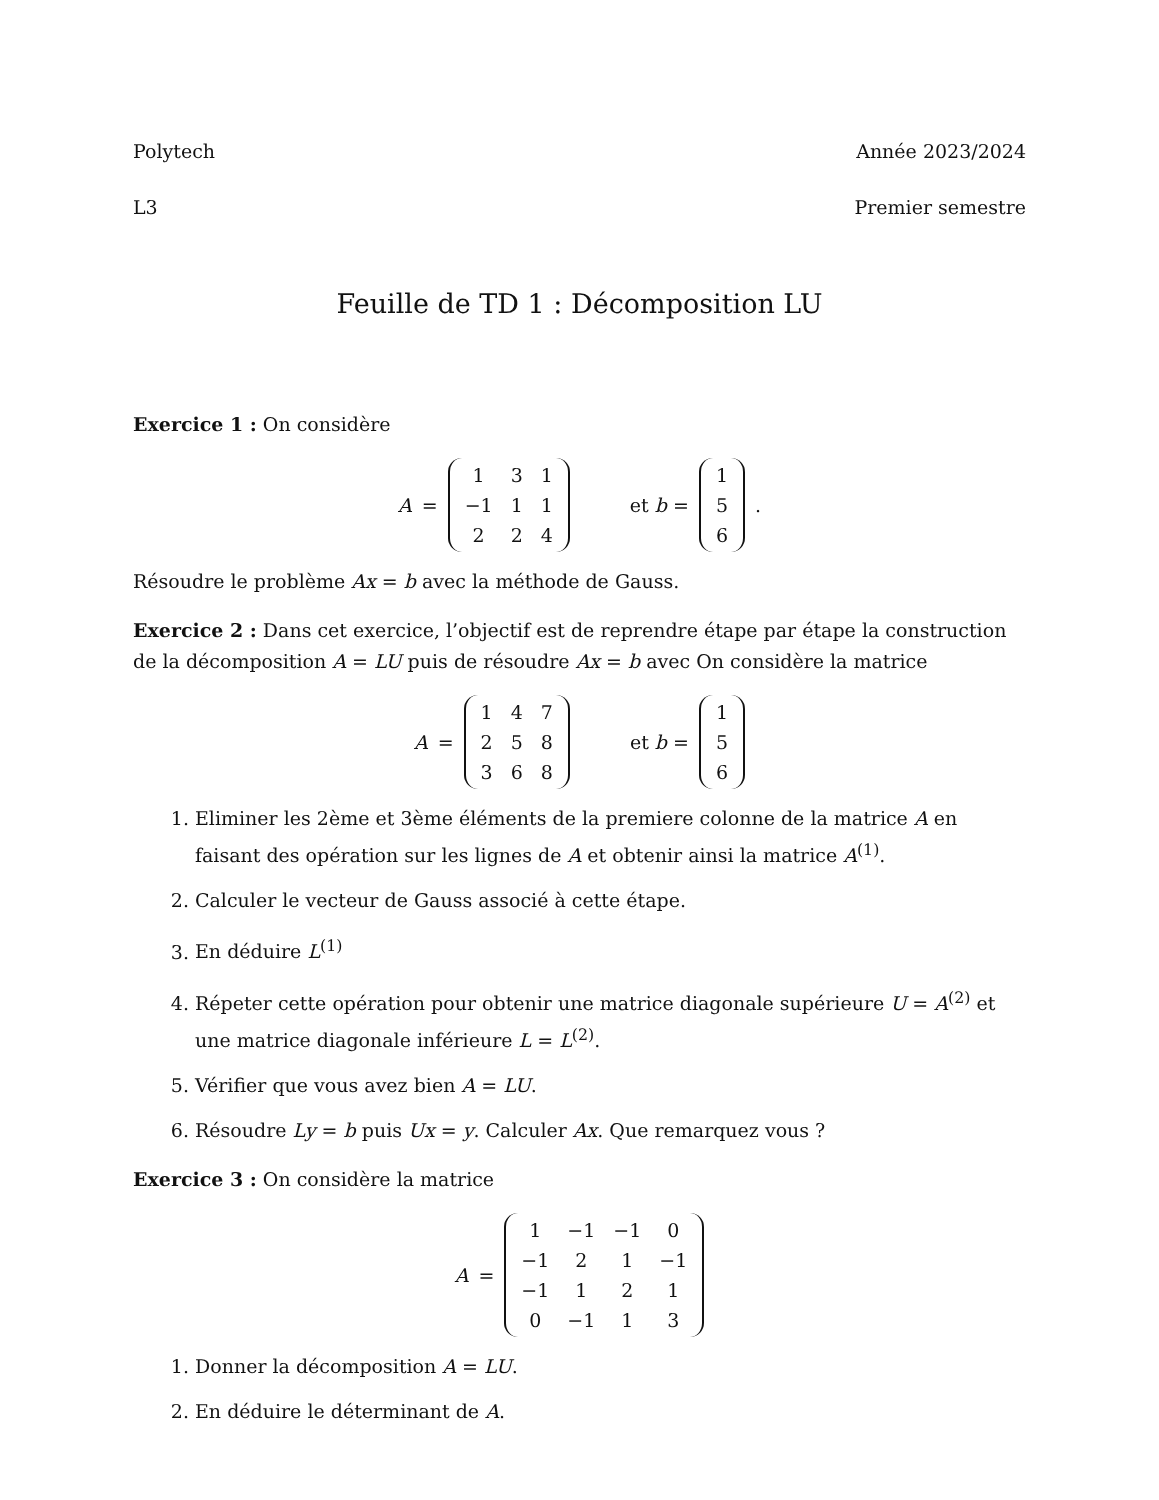Polytech Année 2023/2024
L3 Premier semestre
Feuille de TD 1 : Décomposition LU
Exercice 1 : On considère
A =
| 1 | 3 | 1 |
| −1 | 1 | 1 |
| 2 | 2 | 4 |
et b =
| 1 |
| 5 |
| 6 |
.
Résoudre le problème Ax = b avec la méthode de Gauss.
Exercice 2 : Dans cet exercice, l’objectif est de reprendre étape par étape la construction de la décomposition A = LU puis de résoudre Ax = b avec On considère la matrice
A =
| 1 | 4 | 7 |
| 2 | 5 | 8 |
| 3 | 6 | 8 |
et b =
| 1 |
| 5 |
| 6 |
1. Eliminer les 2ème et 3ème éléments de la premiere colonne de la matrice A en faisant des opération sur les lignes de A et obtenir ainsi la matrice A<sup>(1)</sup>.
2. Calculer le vecteur de Gauss associé à cette étape.
3. En déduire L<sup>(1)</sup>
4. Répeter cette opération pour obtenir une matrice diagonale supérieure U = A<sup>(2)</sup> et une matrice diagonale inférieure L = L<sup>(2)</sup>.
5. Vérifier que vous avez bien A = LU.
6. Résoudre Ly = b puis Ux = y. Calculer Ax. Que remarquez vous ?
Exercice 3 : On considère la matrice
A =
| 1 | −1 | −1 | 0 |
| −1 | 2 | 1 | −1 |
| −1 | 1 | 2 | 1 |
| 0 | −1 | 1 | 3 |
1. Donner la décomposition A = LU.
2. En déduire le déterminant de A.